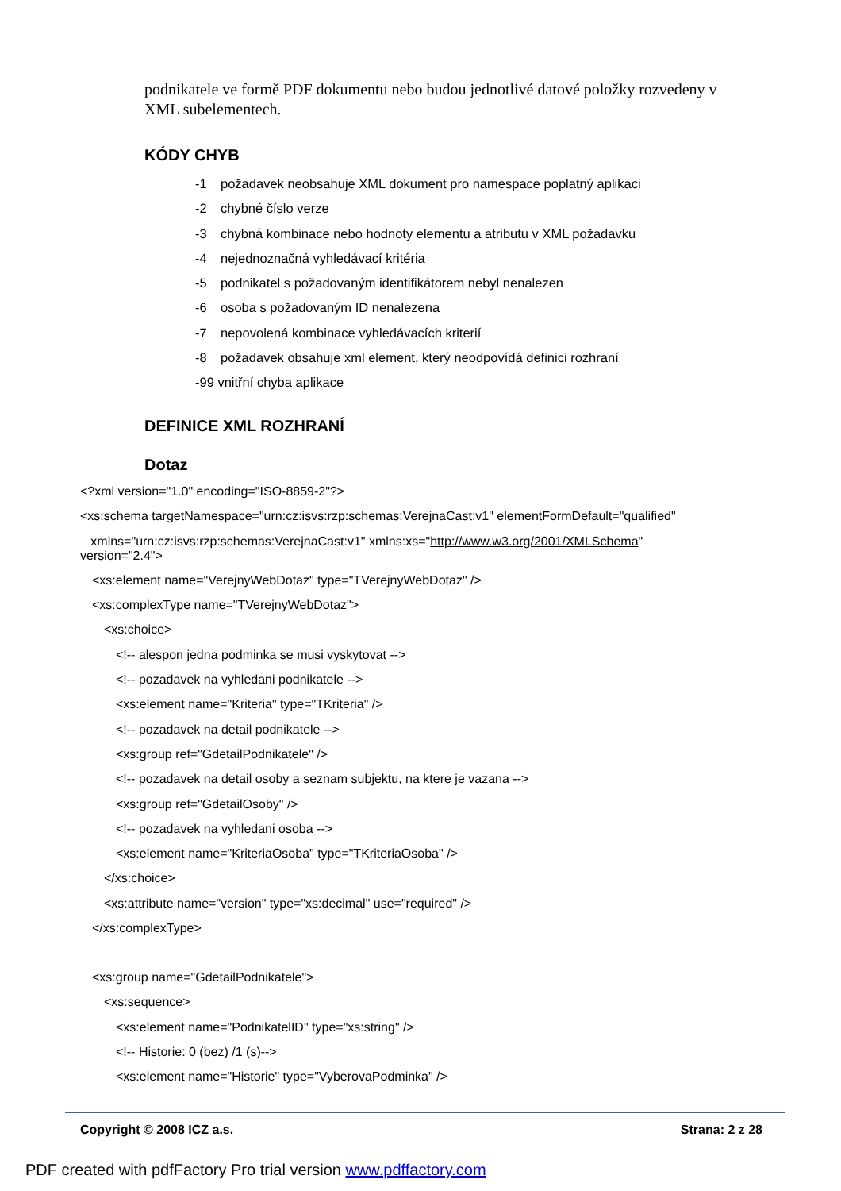podnikatele ve formě PDF dokumentu nebo budou jednotlivé datové položky rozvedeny v XML subelementech.
KÓDY CHYB
-1 požadavek neobsahuje XML dokument pro namespace poplatný aplikaci
-2 chybné číslo verze
-3 chybná kombinace nebo hodnoty elementu a atributu v XML požadavku
-4 nejednoznačná vyhledávací kritéria
-5 podnikatel s požadovaným identifikátorem nebyl nenalezen
-6 osoba s požadovaným ID nenalezena
-7 nepovolená kombinace vyhledávacích kriterií
-8 požadavek obsahuje xml element, který neodpovídá definici rozhraní
-99 vnitřní chyba aplikace
DEFINICE XML ROZHRANÍ
Dotaz
<?xml version="1.0" encoding="ISO-8859-2"?>
<xs:schema targetNamespace="urn:cz:isvs:rzp:schemas:VerejnaCast:v1" elementFormDefault="qualified"
xmlns="urn:cz:isvs:rzp:schemas:VerejnaCast:v1" xmlns:xs="http://www.w3.org/2001/XMLSchema"
version="2.4">
<xs:element name="VerejnyWebDotaz" type="TVerejnyWebDotaz" />
<xs:complexType name="TVerejnyWebDotaz">
<xs:choice>
<!-- alespon jedna podminka se musi vyskytovat -->
<!-- pozadavek na vyhledani podnikatele -->
<xs:element name="Kriteria" type="TKriteria" />
<!-- pozadavek na detail podnikatele -->
<xs:group ref="GdetailPodnikatele" />
<!-- pozadavek na detail osoby a seznam subjektu, na ktere je vazana -->
<xs:group ref="GdetailOsoby" />
<!-- pozadavek na vyhledani osoba -->
<xs:element name="KriteriaOsoba" type="TKriteriaOsoba" />
</xs:choice>
<xs:attribute name="version" type="xs:decimal" use="required" />
</xs:complexType>
<xs:group name="GdetailPodnikatele">
<xs:sequence>
<xs:element name="PodnikatelID" type="xs:string" />
<!-- Historie: 0 (bez) /1 (s)-->
<xs:element name="Historie" type="VyberovaPodminka" />
Copyright © 2008 ICZ a.s. Strana: 2 z 28
PDF created with pdfFactory Pro trial version www.pdffactory.com